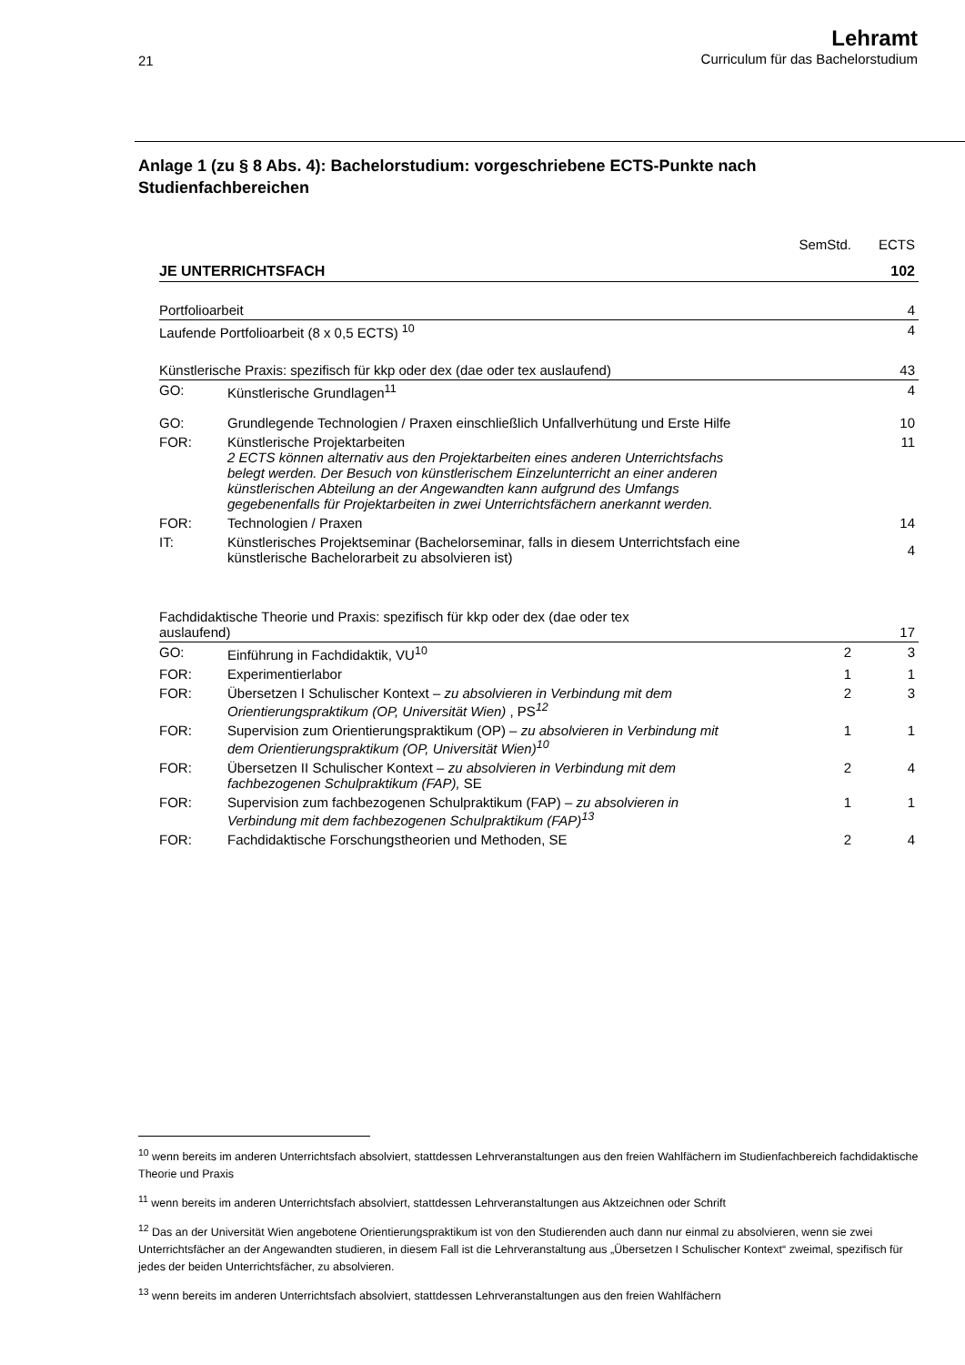21
Lehramt
Curriculum für das Bachelorstudium
Anlage 1 (zu § 8 Abs. 4): Bachelorstudium: vorgeschriebene ECTS-Punkte nach Studienfachbereichen
| | | SemStd. | ECTS |
| JE UNTERRICHTSFACH | | | 102 |
| Portfolioarbeit | | | 4 |
| Laufende Portfolioarbeit (8 x 0,5 ECTS) <sup>10</sup> | | | 4 |
| Künstlerische Praxis: spezifisch für kkp oder dex (dae oder tex auslaufend) | | | 43 |
| GO: | Künstlerische Grundlagen<sup>11</sup> | | 4 |
| GO: | Grundlegende Technologien / Praxen einschließlich Unfallverhütung und Erste Hilfe | | 10 |
| FOR: | Künstlerische Projektarbeiten 2 ECTS können alternativ aus den Projektarbeiten eines anderen Unterrichtsfachs belegt werden. Der Besuch von künstlerischem Einzelunterricht an einer anderen künstlerischen Abteilung an der Angewandten kann aufgrund des Umfangs gegebenenfalls für Projektarbeiten in zwei Unterrichtsfächern anerkannt werden. | | 11 |
| FOR: | Technologien / Praxen | | 14 |
| IT: | Künstlerisches Projektseminar (Bachelorseminar, falls in diesem Unterrichtsfach eine künstlerische Bachelorarbeit zu absolvieren ist) | | 4 |
| Fachdidaktische Theorie und Praxis: spezifisch für kkp oder dex (dae oder tex auslaufend) | | | 17 |
| GO: | Einführung in Fachdidaktik, VU<sup>10</sup> | 2 | 3 |
| FOR: | Experimentierlabor | 1 | 1 |
| FOR: | Übersetzen I Schulischer Kontext – zu absolvieren in Verbindung mit dem Orientierungspraktikum (OP, Universität Wien) , PS<sup>12</sup> | 2 | 3 |
| FOR: | Supervision zum Orientierungspraktikum (OP) – zu absolvieren in Verbindung mit dem Orientierungspraktikum (OP, Universität Wien)<sup>10</sup> | 1 | 1 |
| FOR: | Übersetzen II Schulischer Kontext – zu absolvieren in Verbindung mit dem fachbezogenen Schulpraktikum (FAP), SE | 2 | 4 |
| FOR: | Supervision zum fachbezogenen Schulpraktikum (FAP) – zu absolvieren in Verbindung mit dem fachbezogenen Schulpraktikum (FAP)<sup>13</sup> | 1 | 1 |
| FOR: | Fachdidaktische Forschungstheorien und Methoden, SE | 2 | 4 |
<sup>10</sup> wenn bereits im anderen Unterrichtsfach absolviert, stattdessen Lehrveranstaltungen aus den freien Wahlfächern im Studienfachbereich fachdidaktische Theorie und Praxis
<sup>11</sup> wenn bereits im anderen Unterrichtsfach absolviert, stattdessen Lehrveranstaltungen aus Aktzeichnen oder Schrift
<sup>12</sup> Das an der Universität Wien angebotene Orientierungspraktikum ist von den Studierenden auch dann nur einmal zu absolvieren, wenn sie zwei Unterrichtsfächer an der Angewandten studieren, in diesem Fall ist die Lehrveranstaltung aus „Übersetzen I Schulischer Kontext“ zweimal, spezifisch für jedes der beiden Unterrichtsfächer, zu absolvieren.
<sup>13</sup> wenn bereits im anderen Unterrichtsfach absolviert, stattdessen Lehrveranstaltungen aus den freien Wahlfächern